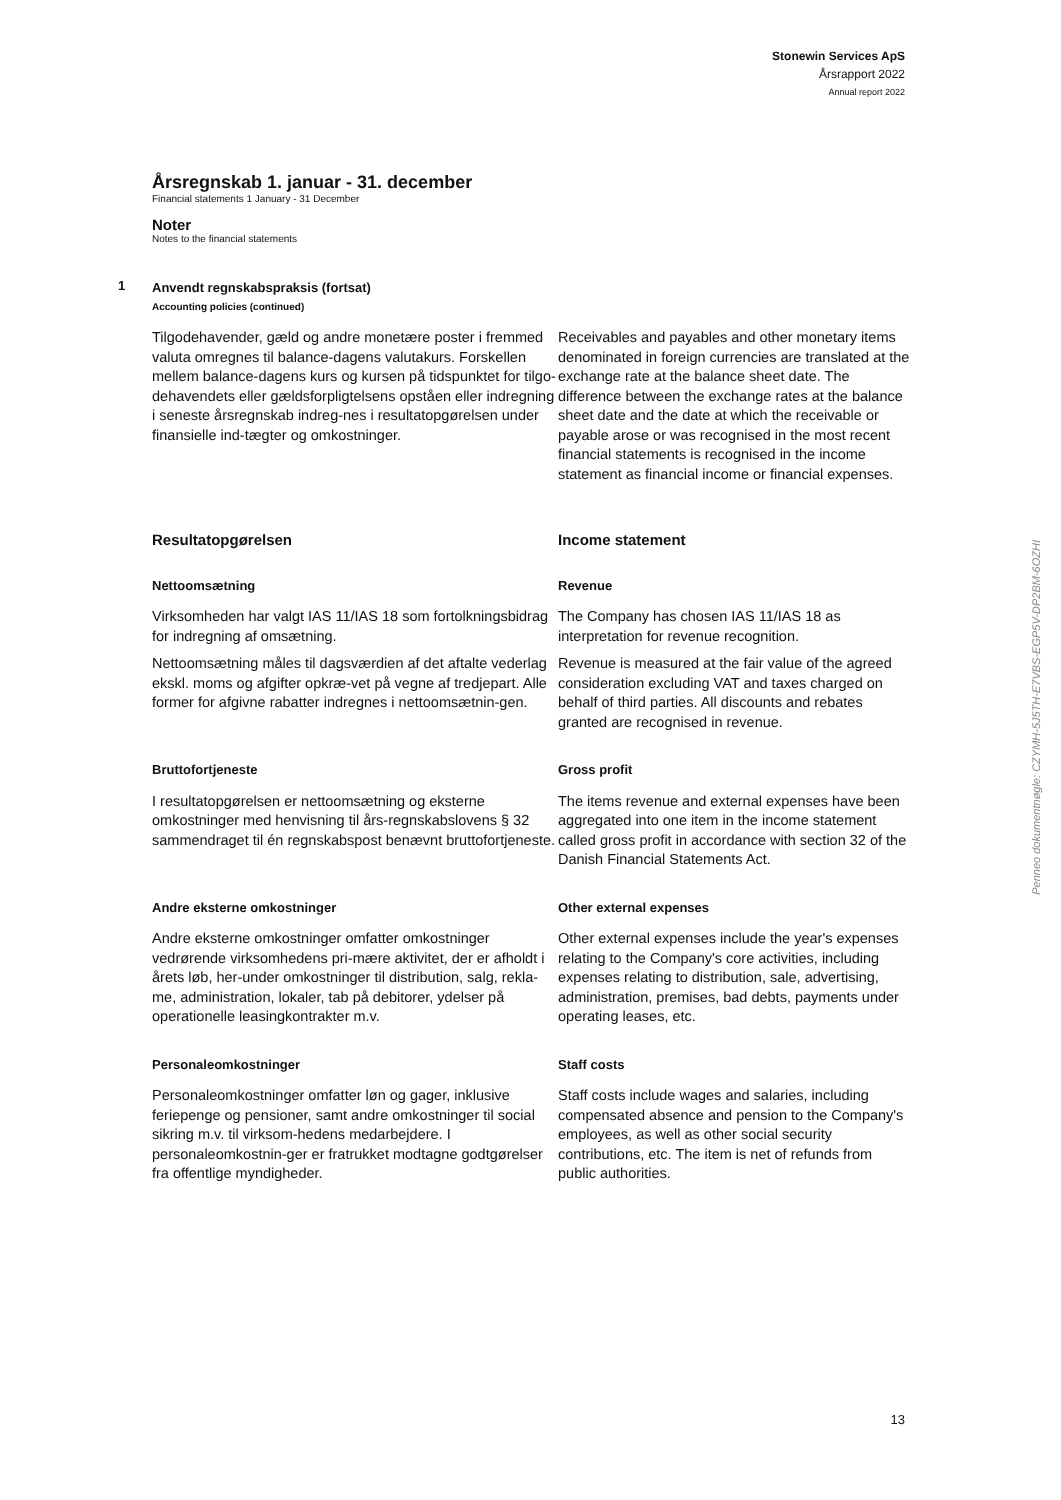Stonewin Services ApS
Årsrapport 2022
Annual report 2022
Årsregnskab 1. januar - 31. december
Financial statements 1 January - 31 December
Noter
Notes to the financial statements
1 Anvendt regnskabspraksis (fortsat)
Accounting policies (continued)
Tilgodehavender, gæld og andre monetære poster i fremmed valuta omregnes til balance-dagens valutakurs. Forskellen mellem balance-dagens kurs og kursen på tidspunktet for tilgo-dehavendets eller gældsforpligtelsens opståen eller indregning i seneste årsregnskab indreg-nes i resultatopgørelsen under finansielle ind-tægter og omkostninger.
Receivables and payables and other monetary items denominated in foreign currencies are translated at the exchange rate at the balance sheet date. The difference between the exchange rates at the balance sheet date and the date at which the receivable or payable arose or was recognised in the most recent financial statements is recognised in the income statement as financial income or financial expenses.
Resultatopgørelsen Income statement
Nettoomsætning Revenue
Virksomheden har valgt IAS 11/IAS 18 som fortolkningsbidrag for indregning af omsætning.
The Company has chosen IAS 11/IAS 18 as interpretation for revenue recognition.
Nettoomsætning måles til dagsværdien af det aftalte vederlag ekskl. moms og afgifter opkræ-vet på vegne af tredjepart. Alle former for afgivne rabatter indregnes i nettoomsætnin-gen.
Revenue is measured at the fair value of the agreed consideration excluding VAT and taxes charged on behalf of third parties. All discounts and rebates granted are recognised in revenue.
Bruttofortjeneste Gross profit
I resultatopgørelsen er nettoomsætning og eksterne omkostninger med henvisning til års-regnskabslovens § 32 sammendraget til én regnskabspost benævnt bruttofortjeneste.
The items revenue and external expenses have been aggregated into one item in the income statement called gross profit in accordance with section 32 of the Danish Financial Statements Act.
Andre eksterne omkostninger Other external expenses
Andre eksterne omkostninger omfatter omkostninger vedrørende virksomhedens pri-mære aktivitet, der er afholdt i årets løb, her-under omkostninger til distribution, salg, rekla-me, administration, lokaler, tab på debitorer, ydelser på operationelle leasingkontrakter m.v.
Other external expenses include the year's expenses relating to the Company's core activities, including expenses relating to distribution, sale, advertising, administration, premises, bad debts, payments under operating leases, etc.
Personaleomkostninger Staff costs
Personaleomkostninger omfatter løn og gager, inklusive feriepenge og pensioner, samt andre omkostninger til social sikring m.v. til virksom-hedens medarbejdere. I personaleomkostnin-ger er fratrukket modtagne godtgørelser fra offentlige myndigheder.
Staff costs include wages and salaries, including compensated absence and pension to the Company's employees, as well as other social security contributions, etc. The item is net of refunds from public authorities.
Penneo dokumentnøgle: CZYMH-5J5TH-E7VBS-EGP5V-DP2BM-6OZHI
13